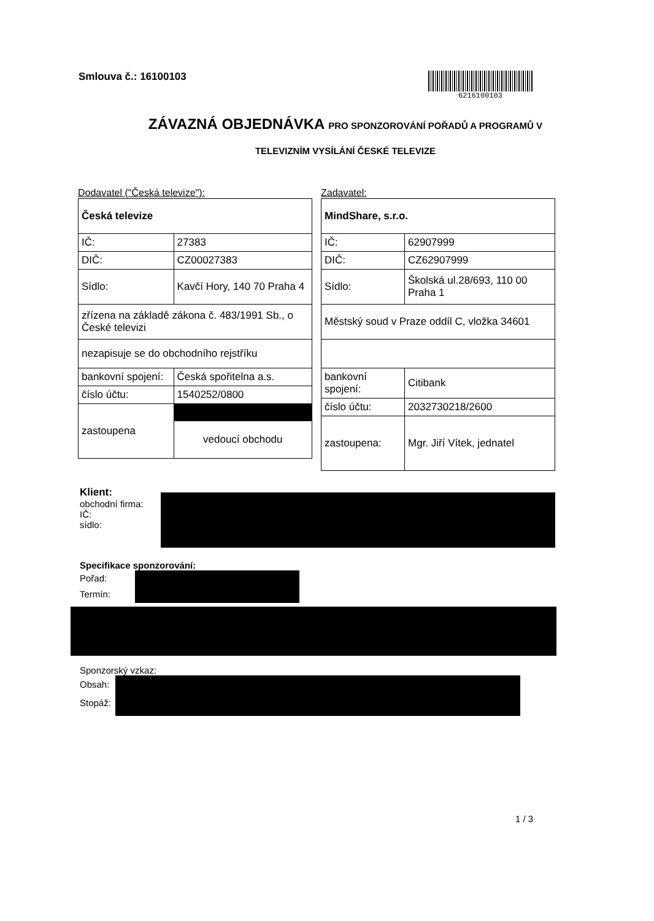Smlouva č.: 16100103
6216100103
ZÁVAZNÁ OBJEDNÁVKA PRO SPONZOROVÁNÍ POŘADŮ A PROGRAMŮ V
TELEVIZNÍM VYSÍLÁNÍ ČESKÉ TELEVIZE
Dodavatel ("Česká televize"):
| Česká televize | |
| IČ: | 27383 |
| DIČ: | CZ00027383 |
| Sídlo: | Kavčí Hory, 140 70 Praha 4 |
| zřízena na základě zákona č. 483/1991 Sb., o České televizi | |
| nezapisuje se do obchodního rejstříku | |
| bankovní spojení: | Česká spořitelna a.s. |
| číslo účtu: | 1540252/0800 |
| zastoupena | vedoucí obchodu |
Zadavatel:
| MindShare, s.r.o. | |
| IČ: | 62907999 |
| DIČ: | CZ62907999 |
| Sídlo: | Školská ul.28/693, 110 00 Praha 1 |
| Městský soud v Praze oddíl C, vložka 34601 | |
| bankovní spojení: | Citibank |
| číslo účtu: | 2032730218/2600 |
| zastoupena: | Mgr. Jiří Vítek, jednatel |
Klient:
obchodní firma:
IČ:
sídlo:
Specifikace sponzorování:
Pořad:
Termín:
Sponzorský vzkaz:
Obsah:
Stopáž:
1 / 3